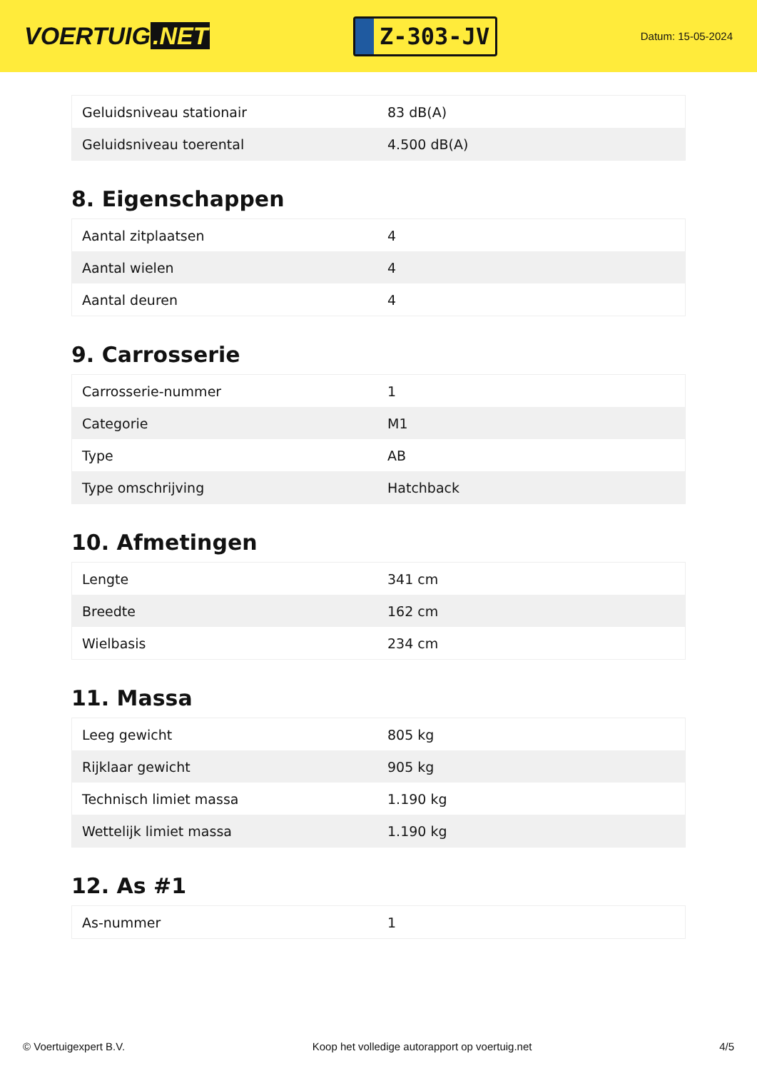VOERTUIG.NET
Z-303-JV
Datum: 15-05-2024
| Geluidsniveau stationair | 83 dB(A) |
| Geluidsniveau toerental | 4.500 dB(A) |
8. Eigenschappen
| Aantal zitplaatsen | 4 |
| Aantal wielen | 4 |
| Aantal deuren | 4 |
9. Carrosserie
| Carrosserie-nummer | 1 |
| Categorie | M1 |
| Type | AB |
| Type omschrijving | Hatchback |
10. Afmetingen
| Lengte | 341 cm |
| Breedte | 162 cm |
| Wielbasis | 234 cm |
11. Massa
| Leeg gewicht | 805 kg |
| Rijklaar gewicht | 905 kg |
| Technisch limiet massa | 1.190 kg |
| Wettelijk limiet massa | 1.190 kg |
12. As #1
| As-nummer | 1 |
© Voertuigexpert B.V. Koop het volledige autorapport op voertuig.net 4/5